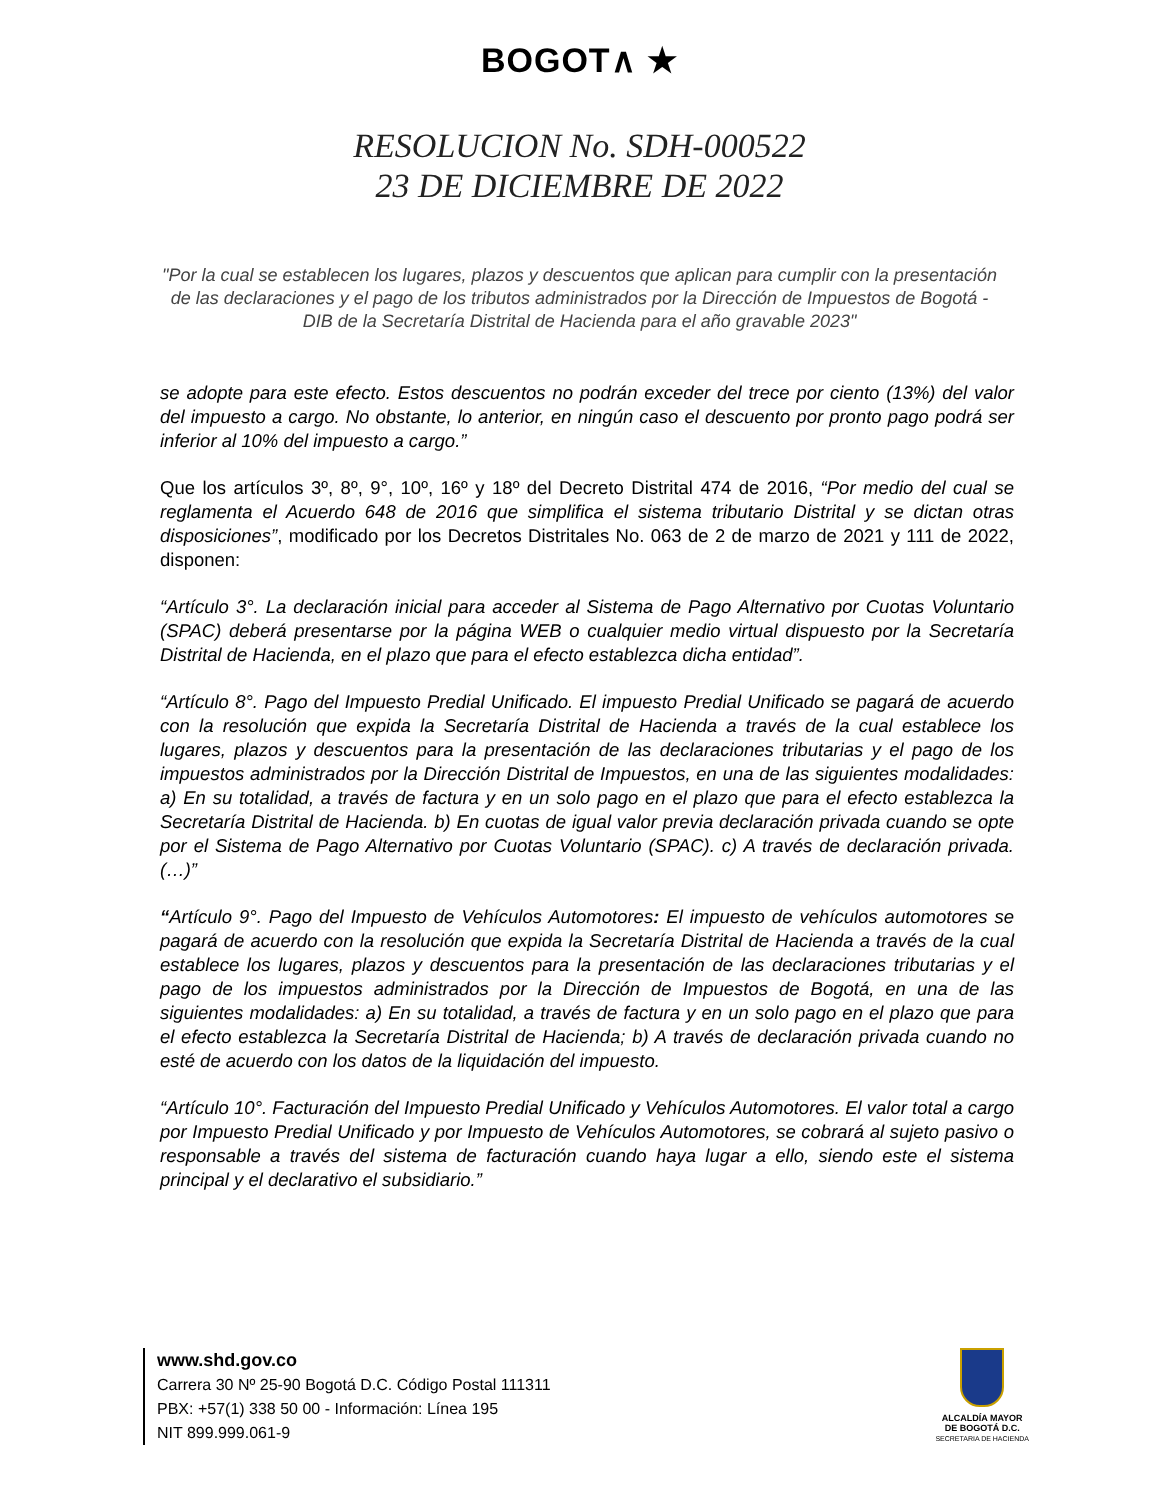BOGOT∧ ★
RESOLUCION No. SDH-000522
23 DE DICIEMBRE DE 2022
"Por la cual se establecen los lugares, plazos y descuentos que aplican para cumplir con la presentación de las declaraciones y el pago de los tributos administrados por la Dirección de Impuestos de Bogotá - DIB de la Secretaría Distrital de Hacienda para el año gravable 2023"
se adopte para este efecto. Estos descuentos no podrán exceder del trece por ciento (13%) del valor del impuesto a cargo. No obstante, lo anterior, en ningún caso el descuento por pronto pago podrá ser inferior al 10% del impuesto a cargo.”
Que los artículos 3º, 8º, 9°, 10º, 16º y 18º del Decreto Distrital 474 de 2016, “Por medio del cual se reglamenta el Acuerdo 648 de 2016 que simplifica el sistema tributario Distrital y se dictan otras disposiciones”, modificado por los Decretos Distritales No. 063 de 2 de marzo de 2021 y 111 de 2022, disponen:
“Artículo 3°. La declaración inicial para acceder al Sistema de Pago Alternativo por Cuotas Voluntario (SPAC) deberá presentarse por la página WEB o cualquier medio virtual dispuesto por la Secretaría Distrital de Hacienda, en el plazo que para el efecto establezca dicha entidad”.
“Artículo 8°. Pago del Impuesto Predial Unificado. El impuesto Predial Unificado se pagará de acuerdo con la resolución que expida la Secretaría Distrital de Hacienda a través de la cual establece los lugares, plazos y descuentos para la presentación de las declaraciones tributarias y el pago de los impuestos administrados por la Dirección Distrital de Impuestos, en una de las siguientes modalidades: a) En su totalidad, a través de factura y en un solo pago en el plazo que para el efecto establezca la Secretaría Distrital de Hacienda. b) En cuotas de igual valor previa declaración privada cuando se opte por el Sistema de Pago Alternativo por Cuotas Voluntario (SPAC). c) A través de declaración privada. (…)”
“Artículo 9°. Pago del Impuesto de Vehículos Automotores: El impuesto de vehículos automotores se pagará de acuerdo con la resolución que expida la Secretaría Distrital de Hacienda a través de la cual establece los lugares, plazos y descuentos para la presentación de las declaraciones tributarias y el pago de los impuestos administrados por la Dirección de Impuestos de Bogotá, en una de las siguientes modalidades: a) En su totalidad, a través de factura y en un solo pago en el plazo que para el efecto establezca la Secretaría Distrital de Hacienda; b) A través de declaración privada cuando no esté de acuerdo con los datos de la liquidación del impuesto.
“Artículo 10°. Facturación del Impuesto Predial Unificado y Vehículos Automotores. El valor total a cargo por Impuesto Predial Unificado y por Impuesto de Vehículos Automotores, se cobrará al sujeto pasivo o responsable a través del sistema de facturación cuando haya lugar a ello, siendo este el sistema principal y el declarativo el subsidiario.”
www.shd.gov.co
Carrera 30 Nº 25-90 Bogotá D.C. Código Postal 111311
PBX: +57(1) 338 50 00 - Información: Línea 195
NIT 899.999.061-9
ALCALDÍA MAYOR
DE BOGOTÁ D.C.
SECRETARIA DE HACIENDA